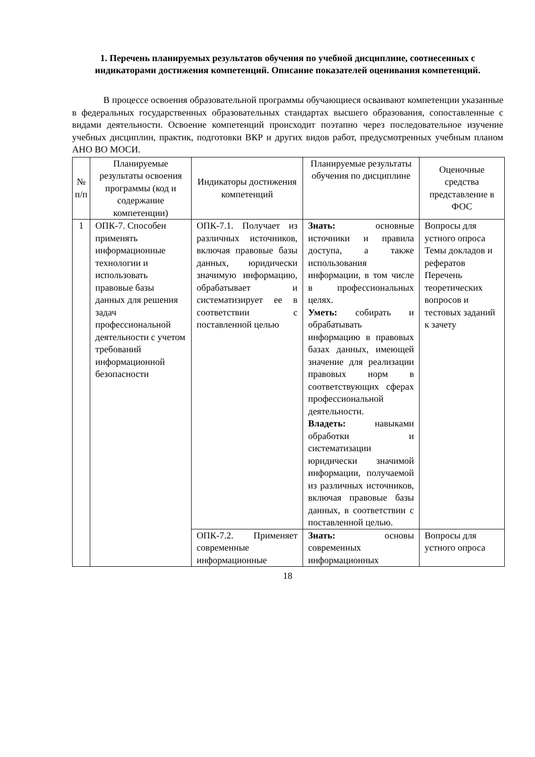1. Перечень планируемых результатов обучения по учебной дисциплине, соотнесенных с индикаторами достижения компетенций. Описание показателей оценивания компетенций.
В процессе освоения образовательной программы обучающиеся осваивают компетенции указанные в федеральных государственных образовательных стандартах высшего образования, сопоставленные с видами деятельности. Освоение компетенций происходит поэтапно через последовательное изучение учебных дисциплин, практик, подготовки ВКР и других видов работ, предусмотренных учебным планом АНО ВО МОСИ.
| № п/п | Планируемые результаты освоения программы (код и содержание компетенции) | Индикаторы достижения компетенций | Планируемые результаты обучения по дисциплине | Оценочные средства представление в ФОС |
| --- | --- | --- | --- | --- |
| 1 | ОПК-7. Способен применять информационные технологии и использовать правовые базы данных для решения задач профессиональной деятельности с учетом требований информационной безопасности | ОПК-7.1. Получает из различных источников, включая правовые базы данных, юридически значимую информацию, обрабатывает и систематизирует ее в соответствии с поставленной целью | Знать: основные источники и правила доступа, а также использования информации, в том числе в профессиональных целях. Уметь: собирать и обрабатывать информацию в правовых базах данных, имеющей значение для реализации правовых норм в соответствующих сферах профессиональной деятельности. Владеть: навыками обработки и систематизации юридически значимой информации, получаемой из различных источников, включая правовые базы данных, в соответствии с поставленной целью. | Вопросы для устного опроса Темы докладов и рефератов Перечень теоретических вопросов и тестовых заданий к зачету |
| | | ОПК-7.2. Применяет современные информационные | Знать: основы современных информационных | Вопросы для устного опроса |
18